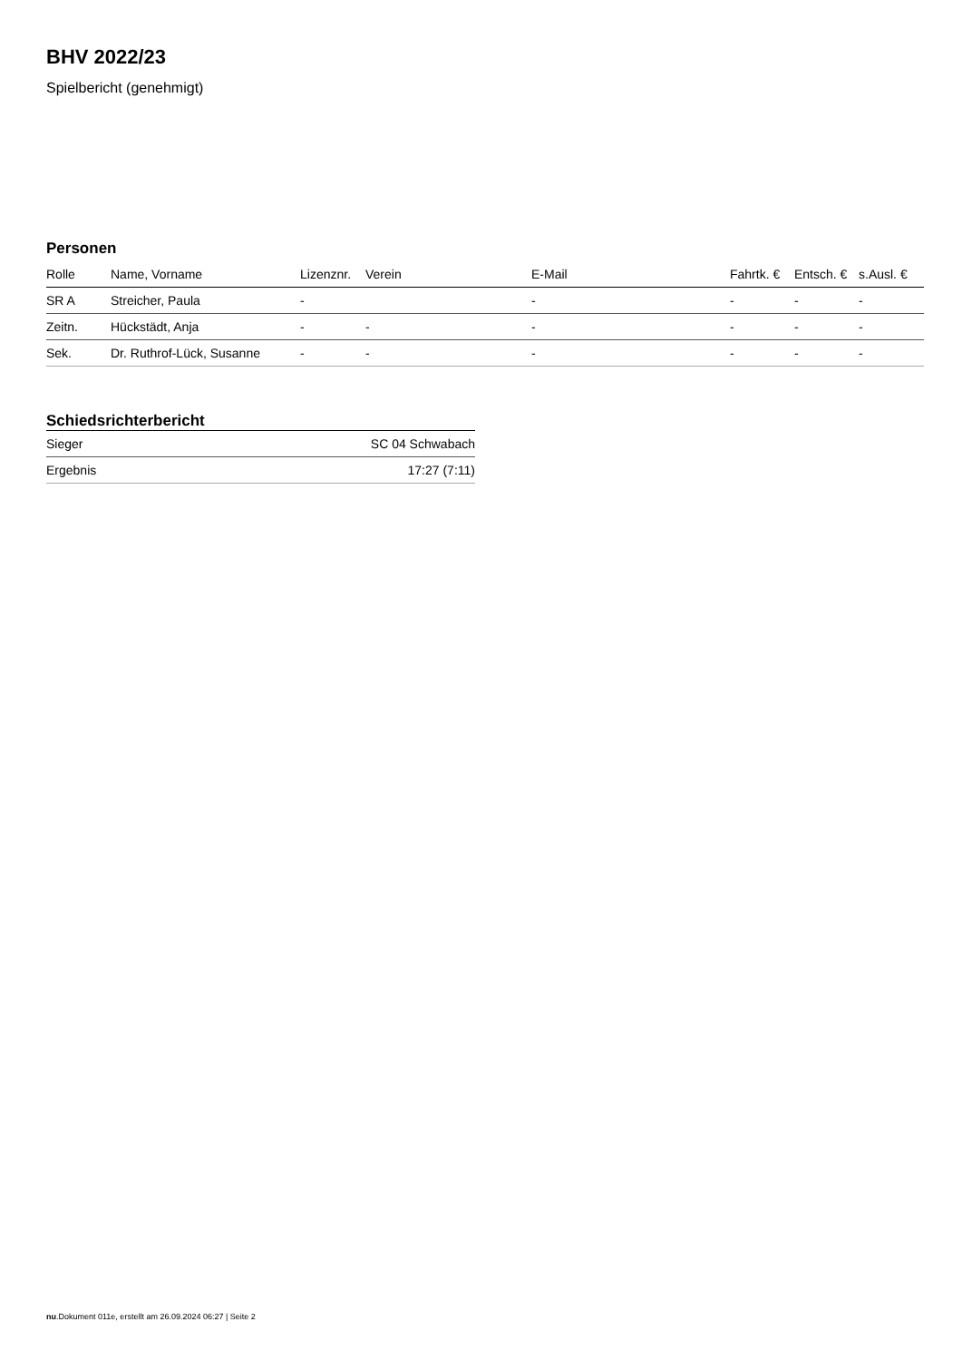BHV 2022/23
Spielbericht (genehmigt)
Personen
| Rolle | Name, Vorname | Lizenznr. | Verein | E-Mail | Fahrtk. € | Entsch. € | s.Ausl. € |
| --- | --- | --- | --- | --- | --- | --- | --- |
| SR A | Streicher, Paula | - | | - | - | - | - |
| Zeitn. | Hückstädt, Anja | - | - | - | - | - | - |
| Sek. | Dr. Ruthrof-Lück, Susanne | - | - | - | - | - | - |
Schiedsrichterbericht
| Sieger | SC 04 Schwabach |
| Ergebnis | 17:27 (7:11) |
nu.Dokument 011e, erstellt am 26.09.2024 06:27 | Seite 2